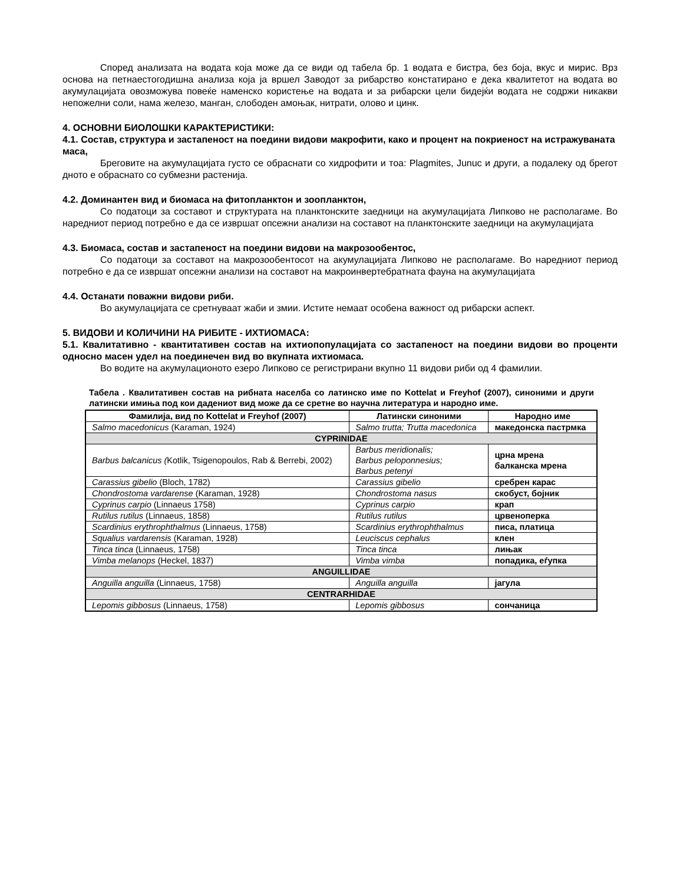Според анализата на водата која може да се види од табела бр. 1 водата е бистра, без боја, вкус и мирис. Врз основа на петнаестогодишна анализа која ја вршел Заводот за рибарство констатирано е дека квалитетот на водата во акумулацијата овозможува повеќе наменско користење на водата и за рибарски цели бидејќи водата не содржи никакви непожелни соли, нама железо, манган, слободен амоњак, нитрати, олово и цинк.
4. ОСНОВНИ БИОЛОШКИ КАРАКТЕРИСТИКИ:
4.1. Состав, структура и застапеност на поедини видови макрофити, како и процент на покриеност на истражуваната маса,
Бреговите на акумулацијата густо се обраснати со хидрофити и тоа: Plagmites, Junuc и други, а подалеку од брегот дното е обраснато со субмезни растенија.
4.2. Доминантен вид и биомаса на фитопланктон и зоопланктон,
Со податоци за составот и структурата на планктонските заедници на акумулацијата Липково не располагаме. Во наредниот период потребно е да се извршат опсежни анализи на составот на планктонските заедници на акумулацијата
4.3. Биомаса, состав и застапеност на поедини видови на макрозообентос,
Со податоци за составот на макрозообентосот на акумулацијата Липково не располагаме. Во наредниот период потребно е да се извршат опсежни анализи на составот на макроинвертебратната фауна на акумулацијата
4.4. Останати поважни видови риби.
Во акумулацијата се сретнуваат жаби и змии. Истите немаат особена важност од рибарски аспект.
5. ВИДОВИ И КОЛИЧИНИ НА РИБИТЕ - ИХТИОМАСА:
5.1. Квалитативно - квантитативен состав на ихтиопопулацијата со застапеност на поедини видови во проценти односно масен удел на поединечен вид во вкупната ихтиомаса.
Во водите на акумулационото езеро Липково се регистрирани вкупно 11 видови риби од 4 фамилии.
Табела . Квалитативен состав на рибната населба со латинско име по Kottelat и Freyhof (2007), синоними и други латински имиња под кои дадениот вид може да се сретне во научна литература и народно име.
| Фамилија, вид по Kottelat и Freyhof (2007) | Латински синоними | Народно име |
| --- | --- | --- |
| Salmo macedonicus (Karaman, 1924) | Salmo trutta; Trutta macedonica | македонска пастрмка |
| CYPRINIDAE | | |
| Barbus balcanicus ( Kotlik, Tsigenopoulos, Rab & Berrebi, 2002) | Barbus meridionalis; Barbus peloponnesius; Barbus petenyi | црна мрена балканска мрена |
| Carassius gibelio (Bloch, 1782) | Carassius gibelio | сребрен карас |
| Chondrostoma vardarense (Karaman, 1928) | Chondrostoma nasus | скобуст, бојник |
| Cyprinus carpio (Linnaeus 1758) | Cyprinus carpio | крап |
| Rutilus rutilus (Linnaeus, 1858) | Rutilus rutilus | црвеноперка |
| Scardinius erythrophthalmus (Linnaeus, 1758) | Scardinius erythrophthalmus | писа, платица |
| Squalius vardarensis (Karaman, 1928) | Leuciscus cephalus | клен |
| Tinca tinca (Linnaeus, 1758) | Tinca tinca | лињак |
| Vimba melanops (Heckel, 1837) | Vimba vimba | попадика, еѓупка |
| ANGUILLIDAE | | |
| Anguilla anguilla (Linnaeus, 1758) | Anguilla anguilla | јагула |
| CENTRARHIDAE | | |
| Lepomis gibbosus (Linnaeus, 1758) | Lepomis gibbosus | сончаница |